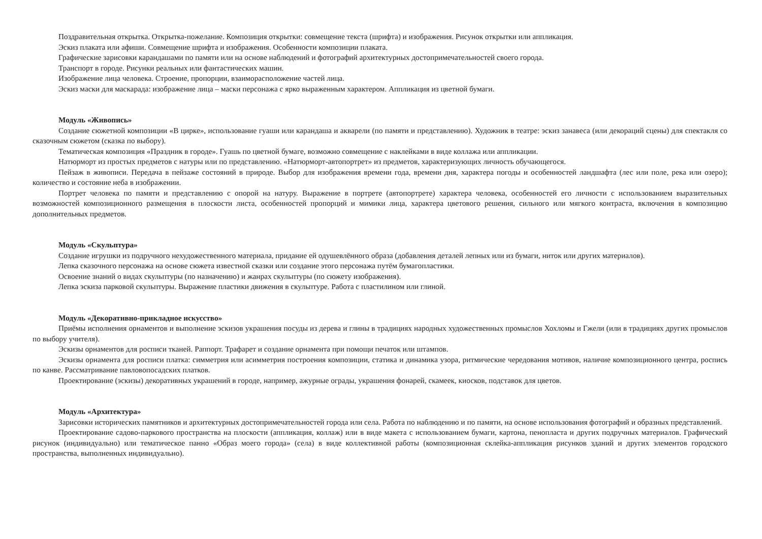Поздравительная открытка. Открытка-пожелание. Композиция открытки: совмещение текста (шрифта) и изображения. Рисунок открытки или аппликация.
Эскиз плаката или афиши. Совмещение шрифта и изображения. Особенности композиции плаката.
Графические зарисовки карандашами по памяти или на основе наблюдений и фотографий архитектурных достопримечательностей своего города.
Транспорт в городе. Рисунки реальных или фантастических машин.
Изображение лица человека. Строение, пропорции, взаиморасположение частей лица.
Эскиз маски для маскарада: изображение лица – маски персонажа с ярко выраженным характером. Аппликация из цветной бумаги.
Модуль «Живопись»
Создание сюжетной композиции «В цирке», использование гуаши или карандаша и акварели (по памяти и представлению). Художник в театре: эскиз занавеса (или декораций сцены) для спектакля со сказочным сюжетом (сказка по выбору).
Тематическая композиция «Праздник в городе». Гуашь по цветной бумаге, возможно совмещение с наклейками в виде коллажа или аппликации.
Натюрморт из простых предметов с натуры или по представлению. «Натюрморт-автопортрет» из предметов, характеризующих личность обучающегося.
Пейзаж в живописи. Передача в пейзаже состояний в природе. Выбор для изображения времени года, времени дня, характера погоды и особенностей ландшафта (лес или поле, река или озеро); количество и состояние неба в изображении.
Портрет человека по памяти и представлению с опорой на натуру. Выражение в портрете (автопортрете) характера человека, особенностей его личности с использованием выразительных возможностей композиционного размещения в плоскости листа, особенностей пропорций и мимики лица, характера цветового решения, сильного или мягкого контраста, включения в композицию дополнительных предметов.
Модуль «Скульптура»
Создание игрушки из подручного нехудожественного материала, придание ей одушевлённого образа (добавления деталей лепных или из бумаги, ниток или других материалов).
Лепка сказочного персонажа на основе сюжета известной сказки или создание этого персонажа путём бумагопластики.
Освоение знаний о видах скульптуры (по назначению) и жанрах скульптуры (по сюжету изображения).
Лепка эскиза парковой скульптуры. Выражение пластики движения в скульптуре. Работа с пластилином или глиной.
Модуль «Декоративно-прикладное искусство»
Приёмы исполнения орнаментов и выполнение эскизов украшения посуды из дерева и глины в традициях народных художественных промыслов Хохломы и Гжели (или в традициях других промыслов по выбору учителя).
Эскизы орнаментов для росписи тканей. Раппорт. Трафарет и создание орнамента при помощи печаток или штампов.
Эскизы орнамента для росписи платка: симметрия или асимметрия построения композиции, статика и динамика узора, ритмические чередования мотивов, наличие композиционного центра, роспись по канве. Рассматривание павловопосадских платков.
Проектирование (эскизы) декоративных украшений в городе, например, ажурные ограды, украшения фонарей, скамеек, киосков, подставок для цветов.
Модуль «Архитектура»
Зарисовки исторических памятников и архитектурных достопримечательностей города или села. Работа по наблюдению и по памяти, на основе использования фотографий и образных представлений.
Проектирование садово-паркового пространства на плоскости (аппликация, коллаж) или в виде макета с использованием бумаги, картона, пенопласта и других подручных материалов. Графический рисунок (индивидуально) или тематическое панно «Образ моего города» (села) в виде коллективной работы (композиционная склейка-аппликация рисунков зданий и других элементов городского пространства, выполненных индивидуально).